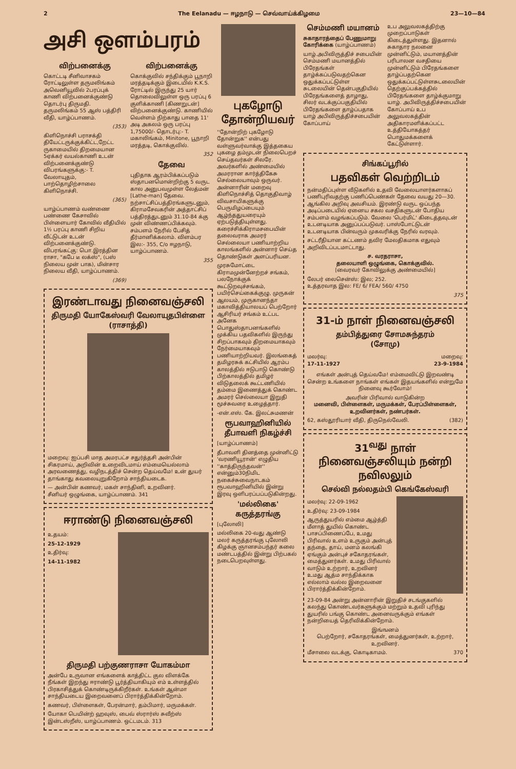2 The Eelanadu — ஈழநாடு — செவ்வாய்க்கிழமை 23—10—84
அசி ஒளம்பரம்
விற்பனைக்கு
கொட்டடி சீனிவாசகம் ரோட்டிலுள்ள தருமலிங்கம் அவெனியூவில் 2பரப்புக் காணி விற்பனைக்குண்டு தொடர்பு திருமதி. தருமலிங்கம் 55 ஆஸ் பத்திரி வீதி, யாழ்ப்பாணம்.
(353)
கிளிநொச்சி பராசக்தி தியேட்டருக்குக்கிட்ட,றேட்ட ருகாமையில் திறமையான 5ஏக்கர் வயல்காணி உடன் விற்பனைக்குண்டு விபரங்களுக்கு:- T. வேலாயுதம், பாற்தொழிற்சாலை கிளிநொச்சி.
(365)
யாழ்ப்பாணம் வண்ணை பண்ணை கேசாவில் பிள்ளையார் கோவில் வீதியில் 1½ பரப்பு காணி சிறிய வீட்டுடன் உடன் விற்பனைக்குண்டு. விபரங்கட்கு: பொ.இரத்தின ராசா, "கபே டீ லக்ஸ்", (பஸ் நிலைய முன் பாக), மின்சார நிலைய வீதி, யாழ்ப்பாணம்.
(369)
விற்பனைக்கு
கொக்குவில் சந்திக்கும் பூநாறி மரத்தடிக்கும் இடையில் K.K.S. ரோட்டில் இருந்து 25 யார் தொலைவிலுள்ள ஒரு பரப்பு 6 குளிக்காணி [கிணறுடன்] விற்பனைக்குண்டு. காணியில் வெள்ளம் நிற்காது பாதை 11' அடி அகலம் ஒரு பரப்பு 1,75000/- தொடர்பு:- T. மகாலிங்கம், Minitone, பூநாறி மரத்தடி, கொக்குவில்.
352
தேவை
புதிதாக ஆரம்பிக்கப்படும் ஸ்தாபனமொன்றிற்கு 5 வருட கால அனுபவமுள்ள லேத்மன் [Lathe-man] தேவை. நற்சாட்சிப்பத்திரங்களுடனும், கிராமசேவகரின் அத்தாட்சிப் பத்திரத்துடனும் 31.10-84 க்கு முன் விண்ணப்பிக்கவும். சம்பளம் நேரில் பேசித் தீர்மானிக்கலாம். விளம்பர இல:- 355, C/o ஈழநாடு, யாழ்ப்பாணம்.
355
இரண்டாவது நினைவஞ்சலி
திருமதி யோகேஸ்வரி வேலாயுதபிள்ளை
(ராசாத்தி)
மறைவு: ஐப்பசி மாத அமரபட்ச சதுர்த்தசி அன்பின் சிகரமாய், அறிவின் உறைவிடமாய் எம்மையெல்லாம் அரவணைத்து, வழிநடத்திச் சென்ற தெய்வமே! உன் துயர் தாங்காது கவலையுறுகிறோம் சாந்தியடைக.
— அன்பின் கணவர், மகள் சாந்தினி, உறவினர்.
சீனியர் ஒழுங்கை, யாழ்ப்பாணம். 341
ஈராண்டு நினைவஞ்சலி
உதயம்:
25-12-1929
உதிர்வு:
14-11-1982
திருமதி பற்குணராசா யோகம்மா
அன்பே உருவான எங்களைக் காத்திட்ட குல விளக்கே நீங்கள் இறந்து ஈராண்டு பூர்த்தியாகியும் எம் உள்ளத்தில் பிரகாசித்துக் கொண்டிருக்கிறீர்கள். உங்கள் ஆன்மா சாந்தியடைய இறைவனைப் பிரார்த்திக்கின்றோம்.
கணவர், பிள்ளைகள், பேரன்மார், தம்பிமார், மருமக்கள்.
யோகா பெயின்ற் ஹவுஸ், பைவ் ஸ்ரார்ஸ் சுவீற்ஸ் இன்டஸ்றீஸ், யாழ்ப்பாணம். ஒட்டமடம். 313
புகழோடு தோன்றியவர்
''தோன்றிற் புகழோடு தோன்றுக'' என்பது வள்ளுவர்வாக்கு இத்தகைய புகழை தம்முடன் நிலைபெறச் செய்தவர்கள் சிலரே. அவர்களில் அண்மையில் அமரரான கார்த்திகேசு செல்லையாவும் ஒருவர். அன்னாரின் மறைவு கிளிநொச்சித் தொகுதிவாழ் விவசாயிகளுக்கு பெருமிழப்பையும் ஆழ்ந்ததுயரையும் ஏற்படுத்தியுள்ளது. கரைச்சிக்கிராமசபையின் தலைவராக அமரர் செல்லையா பணியாற்றிய காலங்களில் அன்னார் செய்த தொண்டுகள் அளப்பரியன.
முரசுமோட்டை கிராமமுன்னேற்றச் சங்கம், பலநோக்குக் கூட்டுறவுச்சங்கம், பயிர்செய்கைக்குழு, முருகன் ஆலயம், முருகானந்தா மகாவித்தியாலயப் பெற்றோர் ஆசிரியர் சங்கம் உட்பட அனேக பொதுஸ்தாபனங்களில் முக்கிய பதவிகளில் இருந்து சிறப்பாகவும் திறமையாகவும் நேர்மையாகவும் பணியாற்றியவர். இலங்கைத் தமிழரசுக் கட்சியில் ஆரம்ப காலத்தில் ஈடுபாடு கொண்டு பிற்காலத்தில் தமிழர் விடுதலைக் கூட்டணியில் தம்மை இணைத்துக் கொண்ட அமரர் செல்லையா இறுதி மூச்சுவரை உழைத்தார்.
-என்.எஸ். கே. இலட்சுமணன்
ரூபவாஹினியில் தீபாவளி நிகழ்ச்சி
[யாழ்ப்பாணம்]
தீபாவளி தினத்தை முன்னிட்டு 'வரணியூரான்' எழுதிய ''காத்திருந்தவன்'' என்னும்30நிமிட நகைச்சுவைநாடகம் ரூபவாஹினியில் இன்று இரவு ஒளிபரப்பப்படுகின்றது.
'மல்லிகை' கருத்தரங்கு
[புலோலி]
மல்லிகை 20-வது ஆண்டு மலர் கருத்தரங்கு புலோலி கிழக்கு ஞானசம்பந்தர் கலை மண்டபத்தில் இன்று பிற்பகல் நடைபெறவுள்ளது.
செம்மணி மயானம்
சுகாதாரத்தைப் பேணுமாறு கோரிக்கை (யாழ்ப்பாணம்)
யாழ்.அபிவிருத்திச் சபையின் செம்மணி மயானத்தில் பிரேதங்கள் தாழ்க்கப்படுவதற்கென ஒதுக்கப்பட்டுள்ள சுடலையின் தென்பகுதியில் பிரேதங்களைத் தாழாது, சிலர் வடக்குப்பகுதியில் பிரேதங்களை தாழ்ப்பதாக யாழ் அபிவிருத்திச்சபையின் கோப்பாய்
உப அலுவலகத்திற்கு முறைப்பாடுகள் கிடைத்துள்ளது. இதனால் சுகாதார நலனை முன்னிட்டும், மயானத்தின் பரிபாலன வசதியை முன்னிட்டும் பிரேதங்களை தாழ்ப்பதற்கென ஒதுக்கப்பட்டுள்ளசுடலையின் தெற்குப்பக்கத்தில் பிரேதங்களை தாழ்க்குமாறு யாழ். அபிவிருத்திச்சபையின் கோப்பாய் உப அலுவலகத்தின் அதிகாரமளிக்கப்பட்ட உத்தியோகத்தர் பொதுமக்களைக் கேட்டுள்ளார்.
சிங்கப்பூரில்
பதவிகள் வெற்றிடம்
நன்மதிப்புள்ள வீடுகளில் உதவி வேலையாளர்களாகப் பணிபுரிவதற்கு பணிப்பெண்கள் தேவை வயது 20—30. ஆங்கில அறிவு அவசியம். இரண்டு வருட ஒப்பந்த அடிப்படையில் ஏனைய சகல வசதிகளுடன் போதிய சம்பளம் வழங்கப்படும். வேலை 'பெர்மிட்' கிடைத்தவுடன் உடனடியாக அனுப்பப்படுவர். பாஸ்போட்டுடன் உடனடியாக பின்வரும் முகவரிக்கு நேரில் வரவும்.
சட்டரீதியான கட்டணம் தவிர மேலதிகமாக எதுவும் அறிவிடப்படமாட்டாது.
ச. வரதராசா,
தலையாளி ஒழுங்கை, கொக்குவில்.
[வைரவர் கோவிலுக்கு அண்மையில்]
லேபர் லைசென்ஸ்: இல; 252.
உத்தரவாத இல: FE/ 6/ FEA/ 560/ 4750
375
31-ம் நாள் நினைவஞ்சலி
தம்பித்துரை சோமசுந்தரம்
(சோமு)
மலர்வு:
17-11-1927
மறைவு:
23-9-1984
எங்கள் அன்புத் தெய்வமே! எம்மைவிட்டு இறவண்டி சென்ற உங்களை நாங்கள் எங்கள் இதயங்களில் என்றுமே நினைவு கூர்வோம்!
அவரின் பிரிவால் வாடுகின்ற
மனைவி, பிள்ளைகள், மருமக்கள், பேரப்பிள்ளைகள், உறவினர்கள், நண்பர்கள்.
62, கஸ்தூரியார் வீதி, திருநெல்வேலி. (382)
31<sup>வது</sup> நாள் நினைவஞ்சலியும் நன்றி நவிலலும்
செல்வி நல்லதம்பி கெங்கேஸ்வரி
மலர்வு: 22-09-1962
உதிர்வு: 23-09-1984
ஆருத்துயரில் எம்மை ஆழ்த்தி மீளாத் துயில் கொண்ட பாசப்பிணைப்பே, உமது பிரிவால் உளம் உருகும் அன்புத் தந்தை, தாய், மனம் கலங்கி ஏங்கும் அன்புச் சகோதரங்கள், மைத்துனர்கள். உமது பிரிவால் வாடும் உற்றார், உறவினர் உமது ஆத்ம சாந்திக்காக எல்லாம் வல்ல இறைவனை பிரார்த்திக்கின்றோம்.
23-09-84 அன்று அன்னாரின் இறுதிச் சடங்குகளில் கலந்து கொண்டவர்களுக்கும் மற்றும் உதவி புரிந்து துயரில் பங்கு கொண்ட அனைவருக்கும் எங்கள் நன்றியைத் தெரிவிக்கின்றோம்.
இங்ஙனம்
பெற்றோர், சகோதரங்கள், மைத்துனர்கள், உற்றார், உறவினர்.
மீசாலை வடக்கு, கொடிகாமம். 370